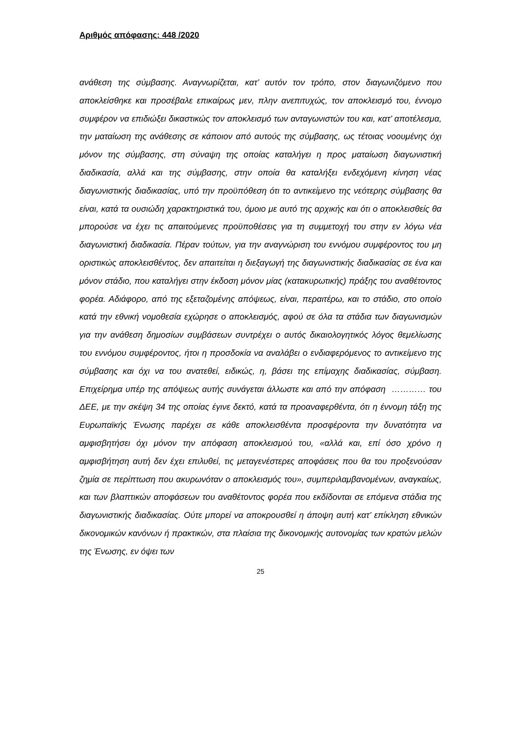Αριθμός απόφασης: 448 /2020
ανάθεση της σύμβασης. Αναγνωρίζεται, κατ’ αυτόν τον τρόπο, στον διαγωνιζόμενο που αποκλείσθηκε και προσέβαλε επικαίρως μεν, πλην ανεπιτυχώς, τον αποκλεισμό του, έννομο συμφέρον να επιδιώξει δικαστικώς τον αποκλεισμό των ανταγωνιστών του και, κατ’ αποτέλεσμα, την ματαίωση της ανάθεσης σε κάποιον από αυτούς της σύμβασης, ως τέτοιας νοουμένης όχι μόνον της σύμβασης, στη σύναψη της οποίας καταλήγει η προς ματαίωση διαγωνιστική διαδικασία, αλλά και της σύμβασης, στην οποία θα καταλήξει ενδεχόμενη κίνηση νέας διαγωνιστικής διαδικασίας, υπό την προϋπόθεση ότι το αντικείμενο της νεότερης σύμβασης θα είναι, κατά τα ουσιώδη χαρακτηριστικά του, όμοιο με αυτό της αρχικής και ότι ο αποκλεισθείς θα μπορούσε να έχει τις απαιτούμενες προϋποθέσεις για τη συμμετοχή του στην εν λόγω νέα διαγωνιστική διαδικασία. Πέραν τούτων, για την αναγνώριση του εννόμου συμφέροντος του μη οριστικώς αποκλεισθέντος, δεν απαιτείται η διεξαγωγή της διαγωνιστικής διαδικασίας σε ένα και μόνον στάδιο, που καταλήγει στην έκδοση μόνον μίας (κατακυρωτικής) πράξης του αναθέτοντος φορέα. Αδιάφορο, από της εξεταζομένης απόψεως, είναι, περαιτέρω, και το στάδιο, στο οποίο κατά την εθνική νομοθεσία εχώρησε ο αποκλεισμός, αφού σε όλα τα στάδια των διαγωνισμών για την ανάθεση δημοσίων συμβάσεων συντρέχει ο αυτός δικαιολογητικός λόγος θεμελίωσης του εννόμου συμφέροντος, ήτοι η προσδοκία να αναλάβει ο ενδιαφερόμενος το αντικείμενο της σύμβασης και όχι να του ανατεθεί, ειδικώς, η, βάσει της επίμαχης διαδικασίας, σύμβαση. Επιχείρημα υπέρ της απόψεως αυτής συνάγεται άλλωστε και από την απόφαση ………… του ΔΕΕ, με την σκέψη 34 της οποίας έγινε δεκτό, κατά τα προαναφερθέντα, ότι η έννομη τάξη της Ευρωπαϊκής Ένωσης παρέχει σε κάθε αποκλεισθέντα προσφέροντα την δυνατότητα να αμφισβητήσει όχι μόνον την απόφαση αποκλεισμού του, «αλλά και, επί όσο χρόνο η αμφισβήτηση αυτή δεν έχει επιλυθεί, τις μεταγενέστερες αποφάσεις που θα του προξενούσαν ζημία σε περίπτωση που ακυρωνόταν ο αποκλεισμός του», συμπεριλαμβανομένων, αναγκαίως, και των βλαπτικών αποφάσεων του αναθέτοντος φορέα που εκδίδονται σε επόμενα στάδια της διαγωνιστικής διαδικασίας. Ούτε μπορεί να αποκρουσθεί η άποψη αυτή κατ’ επίκληση εθνικών δικονομικών κανόνων ή πρακτικών, στα πλαίσια της δικονομικής αυτονομίας των κρατών μελών της Ένωσης, εν όψει των
25